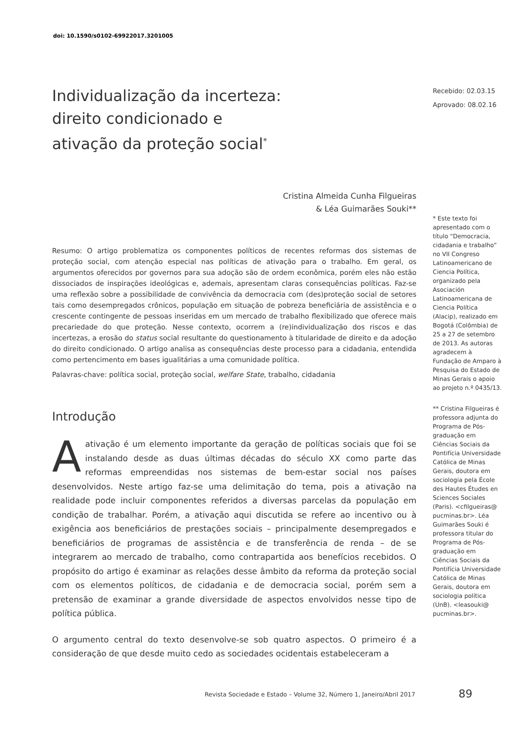doi: 10.1590/s0102-69922017.3201005
Individualização da incerteza:
direito condicionado e
ativação da proteção social<sup>*</sup>
Cristina Almeida Cunha Filgueiras
& Léa Guimarães Souki**
Resumo: O artigo problematiza os componentes políticos de recentes reformas dos sistemas de proteção social, com atenção especial nas políticas de ativação para o trabalho. Em geral, os argumentos oferecidos por governos para sua adoção são de ordem econômica, porém eles não estão dissociados de inspirações ideológicas e, ademais, apresentam claras consequências políticas. Faz-se uma reflexão sobre a possibilidade de convivência da democracia com (des)proteção social de setores tais como desempregados crônicos, população em situação de pobreza beneficiária de assistência e o crescente contingente de pessoas inseridas em um mercado de trabalho flexibilizado que oferece mais precariedade do que proteção. Nesse contexto, ocorrem a (re)individualização dos riscos e das incertezas, a erosão do status social resultante do questionamento à titularidade de direito e da adoção do direito condicionado. O artigo analisa as consequências deste processo para a cidadania, entendida como pertencimento em bases igualitárias a uma comunidade política.
Palavras-chave: política social, proteção social, welfare State, trabalho, cidadania
Introdução
A ativação é um elemento importante da geração de políticas sociais que foi se instalando desde as duas últimas décadas do século XX como parte das reformas empreendidas nos sistemas de bem-estar social nos países desenvolvidos. Neste artigo faz-se uma delimitação do tema, pois a ativação na realidade pode incluir componentes referidos a diversas parcelas da população em condição de trabalhar. Porém, a ativação aqui discutida se refere ao incentivo ou à exigência aos beneficiários de prestações sociais – principalmente desempregados e beneficiários de programas de assistência e de transferência de renda – de se integrarem ao mercado de trabalho, como contrapartida aos benefícios recebidos. O propósito do artigo é examinar as relações desse âmbito da reforma da proteção social com os elementos políticos, de cidadania e de democracia social, porém sem a pretensão de examinar a grande diversidade de aspectos envolvidos nesse tipo de política pública.
O argumento central do texto desenvolve-se sob quatro aspectos. O primeiro é a consideração de que desde muito cedo as sociedades ocidentais estabeleceram a
Recebido: 02.03.15
Aprovado: 08.02.16
* Este texto foi apresentado com o título “Democracia, cidadania e trabalho” no VII Congreso Latinoamericano de Ciencia Política, organizado pela Asociación Latinoamericana de Ciencia Política (Alacip), realizado em Bogotá (Colômbia) de 25 a 27 de setembro de 2013. As autoras agradecem à Fundação de Amparo à Pesquisa do Estado de Minas Gerais o apoio ao projeto n.º 0435/13.
** Cristina Filgueiras é professora adjunta do Programa de Pós-graduação em Ciências Sociais da Pontifícia Universidade Católica de Minas Gerais, doutora em sociologia pela École des Hautes Études en Sciences Sociales (Paris). <cfilgueiras@ pucminas.br>. Léa Guimarães Souki é professora titular do Programa de Pós-graduação em Ciências Sociais da Pontifícia Universidade Católica de Minas Gerais, doutora em sociologia política (UnB). <leasouki@ pucminas.br>.
Revista Sociedade e Estado – Volume 32, Número 1, Janeiro/Abril 2017
89